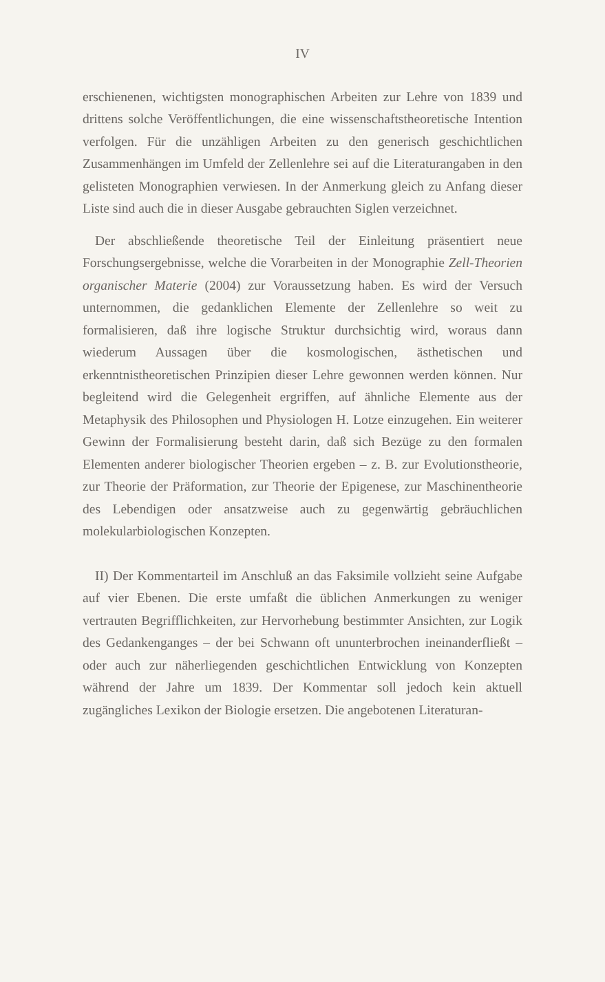IV
erschienenen, wichtigsten monographischen Arbeiten zur Lehre von 1839 und drittens solche Veröffentlichungen, die eine wissenschaftstheoretische Intention verfolgen. Für die unzähligen Arbeiten zu den generisch geschichtlichen Zusammenhängen im Umfeld der Zellenlehre sei auf die Literaturangaben in den gelisteten Monographien verwiesen. In der Anmerkung gleich zu Anfang dieser Liste sind auch die in dieser Ausgabe gebrauchten Siglen verzeichnet.
Der abschließende theoretische Teil der Einleitung präsentiert neue Forschungsergebnisse, welche die Vorarbeiten in der Monographie Zell-Theorien organischer Materie (2004) zur Voraussetzung haben. Es wird der Versuch unternommen, die gedanklichen Elemente der Zellenlehre so weit zu formalisieren, daß ihre logische Struktur durchsichtig wird, woraus dann wiederum Aussagen über die kosmologischen, ästhetischen und erkenntnistheoretischen Prinzipien dieser Lehre gewonnen werden können. Nur begleitend wird die Gelegenheit ergriffen, auf ähnliche Elemente aus der Metaphysik des Philosophen und Physiologen H. Lotze einzugehen. Ein weiterer Gewinn der Formalisierung besteht darin, daß sich Bezüge zu den formalen Elementen anderer biologischer Theorien ergeben – z. B. zur Evolutionstheorie, zur Theorie der Präformation, zur Theorie der Epigenese, zur Maschinentheorie des Lebendigen oder ansatzweise auch zu gegenwärtig gebräuchlichen molekularbiologischen Konzepten.
II) Der Kommentarteil im Anschluß an das Faksimile vollzieht seine Aufgabe auf vier Ebenen. Die erste umfaßt die üblichen Anmerkungen zu weniger vertrauten Begrifflichkeiten, zur Hervorhebung bestimmter Ansichten, zur Logik des Gedankenganges – der bei Schwann oft ununterbrochen ineinanderfließt – oder auch zur näherliegenden geschichtlichen Entwicklung von Konzepten während der Jahre um 1839. Der Kommentar soll jedoch kein aktuell zugängliches Lexikon der Biologie ersetzen. Die angebotenen Literaturan-